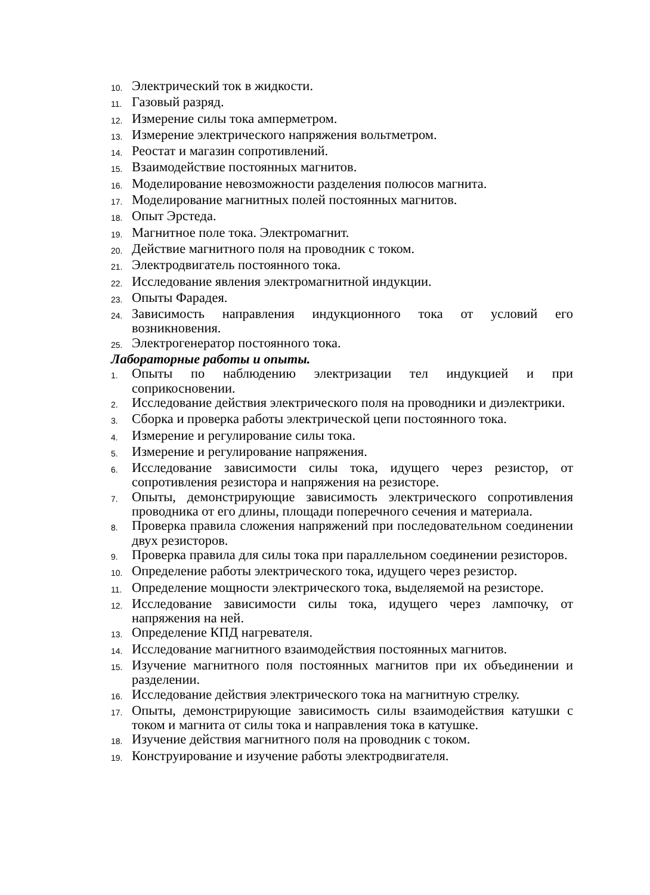10. Электрический ток в жидкости.
11. Газовый разряд.
12. Измерение силы тока амперметром.
13. Измерение электрического напряжения вольтметром.
14. Реостат и магазин сопротивлений.
15. Взаимодействие постоянных магнитов.
16. Моделирование невозможности разделения полюсов магнита.
17. Моделирование магнитных полей постоянных магнитов.
18. Опыт Эрстеда.
19. Магнитное поле тока. Электромагнит.
20. Действие магнитного поля на проводник с током.
21. Электродвигатель постоянного тока.
22. Исследование явления электромагнитной индукции.
23. Опыты Фарадея.
24. Зависимость направления индукционного тока от условий его возникновения.
25. Электрогенератор постоянного тока.
Лабораторные работы и опыты.
1. Опыты по наблюдению электризации тел индукцией и при соприкосновении.
2. Исследование действия электрического поля на проводники и диэлектрики.
3. Сборка и проверка работы электрической цепи постоянного тока.
4. Измерение и регулирование силы тока.
5. Измерение и регулирование напряжения.
6. Исследование зависимости силы тока, идущего через резистор, от сопротивления резистора и напряжения на резисторе.
7. Опыты, демонстрирующие зависимость электрического сопротивления проводника от его длины, площади поперечного сечения и материала.
8. Проверка правила сложения напряжений при последовательном соединении двух резисторов.
9. Проверка правила для силы тока при параллельном соединении резисторов.
10. Определение работы электрического тока, идущего через резистор.
11. Определение мощности электрического тока, выделяемой на резисторе.
12. Исследование зависимости силы тока, идущего через лампочку, от напряжения на ней.
13. Определение КПД нагревателя.
14. Исследование магнитного взаимодействия постоянных магнитов.
15. Изучение магнитного поля постоянных магнитов при их объединении и разделении.
16. Исследование действия электрического тока на магнитную стрелку.
17. Опыты, демонстрирующие зависимость силы взаимодействия катушки с током и магнита от силы тока и направления тока в катушке.
18. Изучение действия магнитного поля на проводник с током.
19. Конструирование и изучение работы электродвигателя.